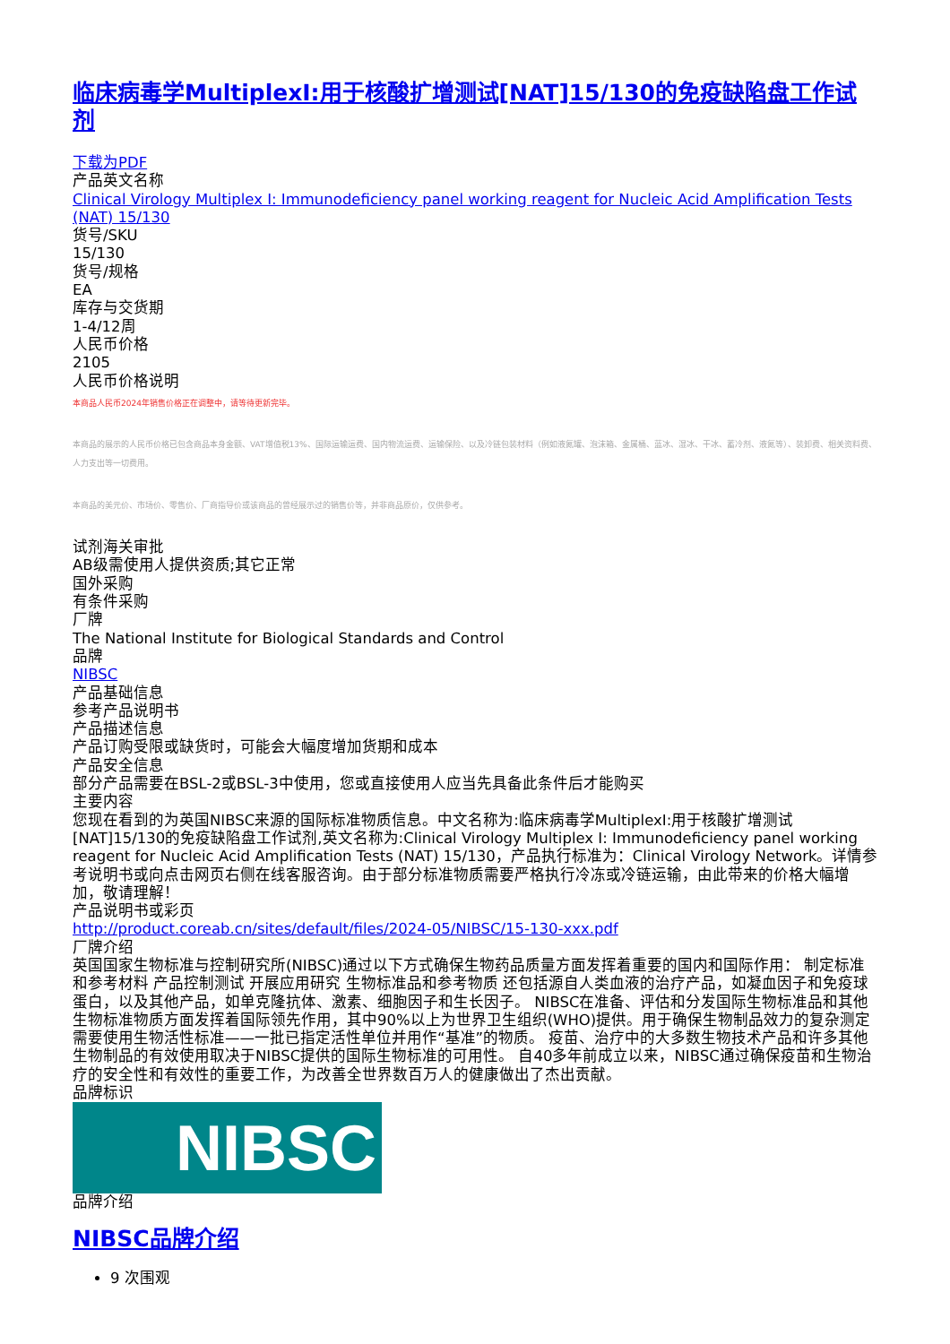临床病毒学MultiplexI:用于核酸扩增测试[NAT]15/130的免疫缺陷盘工作试剂
下载为PDF
产品英文名称
Clinical Virology Multiplex I: Immunodeficiency panel working reagent for Nucleic Acid Amplification Tests (NAT) 15/130
货号/SKU
15/130
货号/规格
EA
库存与交货期
1-4/12周
人民币价格
2105
人民币价格说明
本商品人民币2024年销售价格正在调整中，请等待更新完毕。
本商品的展示的人民币价格已包含商品本身金额、VAT增值税13%、国际运输运费、国内物流运费、运输保险、以及冷链包装材料（例如液氮罐、泡沫箱、金属桶、蓝冰、湿冰、干冰、蓄冷剂、液氮等）、装卸费、相关资料费、人力支出等一切费用。
本商品的美元价、市场价、零售价、厂商指导价或该商品的曾经展示过的销售价等，并非商品原价，仅供参考。
试剂海关审批
AB级需使用人提供资质;其它正常
国外采购
有条件采购
厂牌
The National Institute for Biological Standards and Control
品牌
NIBSC
产品基础信息
参考产品说明书
产品描述信息
产品订购受限或缺货时，可能会大幅度增加货期和成本
产品安全信息
部分产品需要在BSL-2或BSL-3中使用，您或直接使用人应当先具备此条件后才能购买
主要内容
您现在看到的为英国NIBSC来源的国际标准物质信息。中文名称为:临床病毒学MultiplexI:用于核酸扩增测试[NAT]15/130的免疫缺陷盘工作试剂,英文名称为:Clinical Virology Multiplex I: Immunodeficiency panel working reagent for Nucleic Acid Amplification Tests (NAT) 15/130，产品执行标准为：Clinical Virology Network。详情参考说明书或向点击网页右侧在线客服咨询。由于部分标准物质需要严格执行冷冻或冷链运输，由此带来的价格大幅增加，敬请理解！
产品说明书或彩页
http://product.coreab.cn/sites/default/files/2024-05/NIBSC/15-130-xxx.pdf
厂牌介绍
英国国家生物标准与控制研究所(NIBSC)通过以下方式确保生物药品质量方面发挥着重要的国内和国际作用： 制定标准和参考材料 产品控制测试 开展应用研究 生物标准品和参考物质 还包括源自人类血液的治疗产品，如凝血因子和免疫球蛋白，以及其他产品，如单克隆抗体、激素、细胞因子和生长因子。 NIBSC在准备、评估和分发国际生物标准品和其他生物标准物质方面发挥着国际领先作用，其中90%以上为世界卫生组织(WHO)提供。用于确保生物制品效力的复杂测定需要使用生物活性标准——一批已指定活性单位并用作“基准”的物质。 疫苗、治疗中的大多数生物技术产品和许多其他生物制品的有效使用取决于NIBSC提供的国际生物标准的可用性。 自40多年前成立以来，NIBSC通过确保疫苗和生物治疗的安全性和有效性的重要工作，为改善全世界数百万人的健康做出了杰出贡献。
品牌标识
NIBSC
品牌介绍
NIBSC品牌介绍
9 次围观